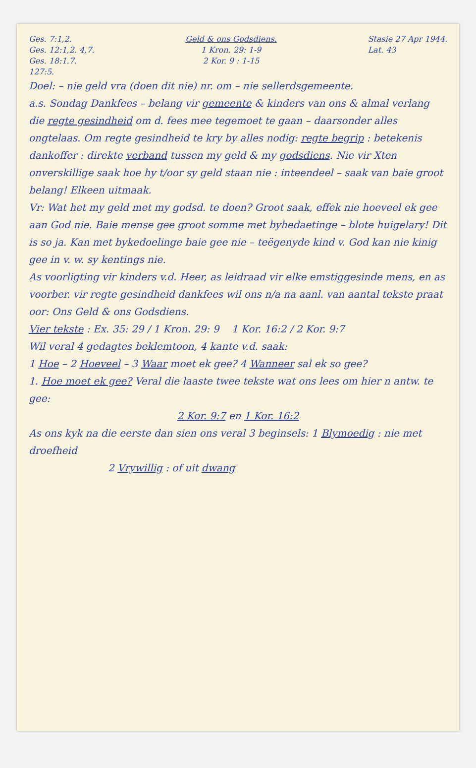Ges. 7:1,2.
Ges. 12:1,2. 4,7.
Ges. 18:1.7.
127:5.
Geld & ons Godsdiens.
1 Kron. 29: 1-9
2 Kor. 9 : 1-15
Stasie 27 Apr 1944.
Lat. 43
Doel: – nie geld vra (doen dit nie) nr. om – nie sellerdsgemeente.
a.s. Sondag Dankfees – belang vir gemeente & kinders van ons & almal verlang die regte gesindheid om d. fees mee tegemoet te gaan – daarsonder alles ongtelaas. Om regte gesindheid te kry by alles nodig: regte begrip : betekenis dankoffer : direkte verband tussen my geld & my godsdiens. Nie vir Xten onverskillige saak hoe hy t/oor sy geld staan nie : inteendeel – saak van baie groot belang! Elkeen uitmaak.
Vr: Wat het my geld met my godsd. te doen? Groot saak, effek nie hoeveel ek gee aan God nie. Baie mense gee groot somme met byhedaetinge – blote huigelary! Dit is so ja. Kan met bykedoelinge baie gee nie – teëgenyde kind v. God kan nie kinig gee in v. w. sy kentings nie.
As voorligting vir kinders v.d. Heer, as leidraad vir elke emstiggesinde mens, en as voorber. vir regte gesindheid dankfees wil ons n/a na aanl. van aantal tekste praat oor: Ons Geld & ons Godsdiens.
Vier tekste : Ex. 35: 29 / 1 Kron. 29: 9 1 Kor. 16:2 / 2 Kor. 9:7
Wil veral 4 gedagtes beklemtoon, 4 kante v.d. saak:
1 Hoe – 2 Hoeveel – 3 Waar moet ek gee? 4 Wanneer sal ek so gee?
1. Hoe moet ek gee? Veral die laaste twee tekste wat ons lees om hier n antw. te gee:
2 Kor. 9:7 en 1 Kor. 16:2
As ons kyk na die eerste dan sien ons veral 3 beginsels: 1 Blymoedig : nie met droefheid
2 Vrywillig : of uit dwang